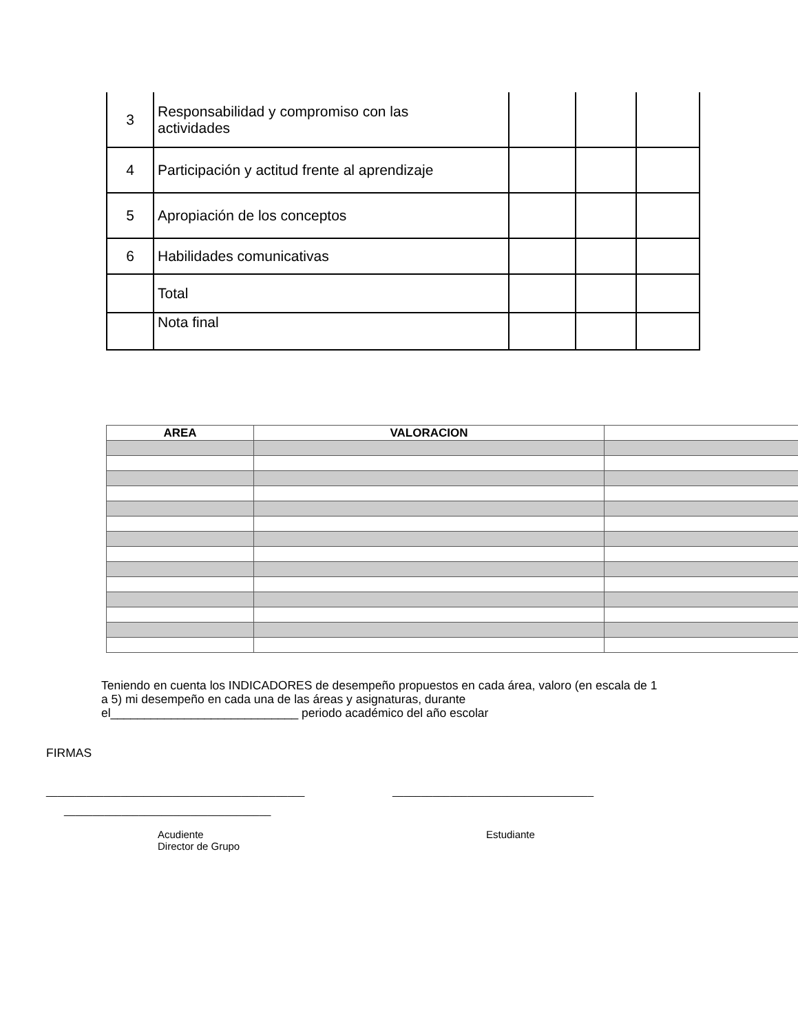| 3 | Responsabilidad y compromiso con las actividades | | | |
| 4 | Participación y actitud frente al aprendizaje | | | |
| 5 | Apropiación de los conceptos | | | |
| 6 | Habilidades comunicativas | | | |
| | Total | | | |
| | Nota final | | | |
| AREA | VALORACION | |
| --- | --- | --- |
Teniendo en cuenta los INDICADORES de desempeño propuestos en cada área, valoro (en escala de 1 a 5) mi desempeño en cada una de las áreas y asignaturas, durante el____________________________ periodo académico del año escolar
FIRMAS
_____________________________________________
___________________________________
____________________________________
Acudiente
Director de Grupo
Estudiante